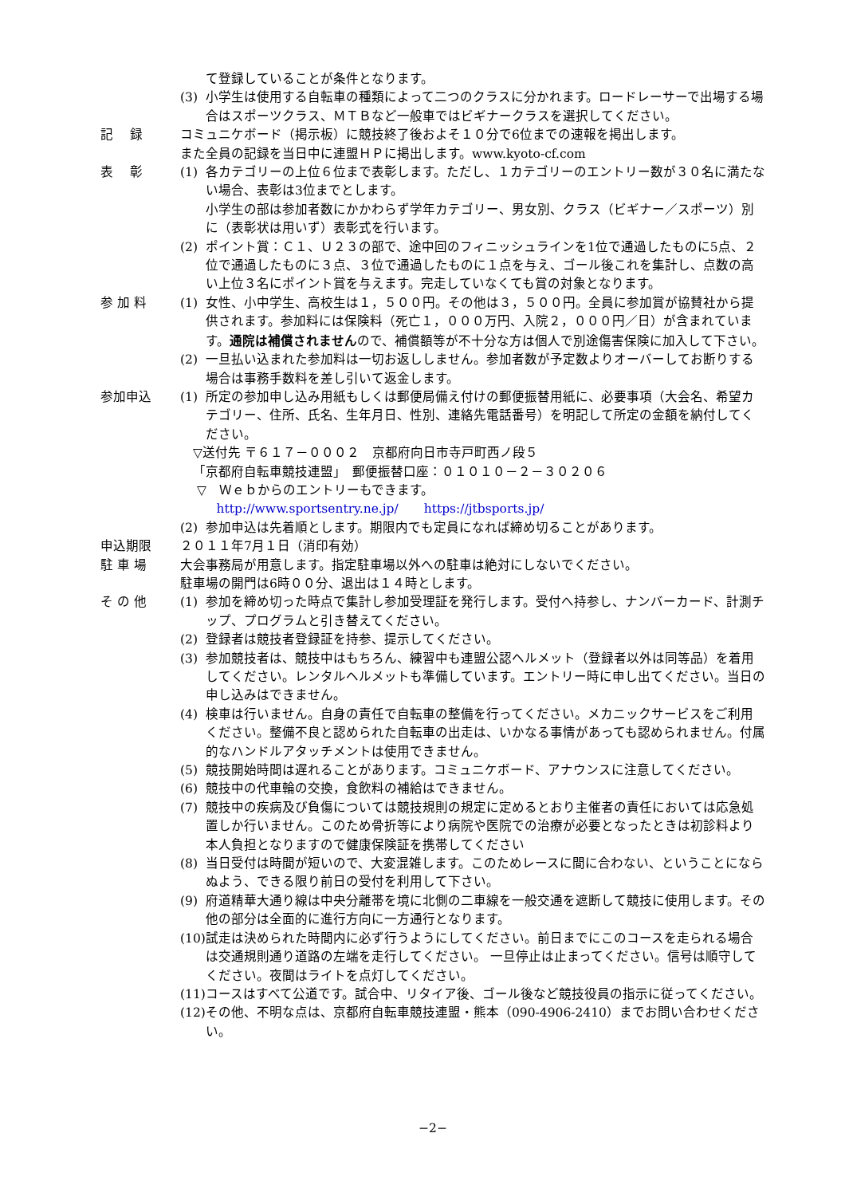て登録していることが条件となります。
(3) 小学生は使用する自転車の種類によって二つのクラスに分かれます。ロードレーサーで出場する場合はスポーツクラス、ＭＴＢなど一般車ではビギナークラスを選択してください。
記　 録 コミュニケボード（掲示板）に競技終了後およそ１０分で6位までの速報を掲出します。
また全員の記録を当日中に連盟ＨＰに掲出します。www.kyoto-cf.com
表　 彰 (1) 各カテゴリーの上位６位まで表彰します。ただし、１カテゴリーのエントリー数が３０名に満たない場合、表彰は3位までとします。
小学生の部は参加者数にかかわらず学年カテゴリー、男女別、クラス（ビギナー／スポーツ）別に（表彰状は用いず）表彰式を行います。
(2) ポイント賞：Ｃ１、Ｕ２３の部で、途中回のフィニッシュラインを1位で通過したものに5点、２位で通過したものに３点、３位で通過したものに１点を与え、ゴール後これを集計し、点数の高い上位３名にポイント賞を与えます。完走していなくても賞の対象となります。
参 加 料 (1) 女性、小中学生、高校生は１，５００円。その他は３，５００円。全員に参加賞が協賛社から提供されます。参加料には保険料（死亡１，０００万円、入院２，０００円／日）が含まれています。通院は補償されませんので、補償額等が不十分な方は個人で別途傷害保険に加入して下さい。
(2) 一旦払い込まれた参加料は一切お返ししません。参加者数が予定数よりオーバーしてお断りする場合は事務手数料を差し引いて返金します。
参加申込 (1) 所定の参加申し込み用紙もしくは郵便局備え付けの郵便振替用紙に、必要事項（大会名、希望カテゴリー、住所、氏名、生年月日、性別、連絡先電話番号）を明記して所定の金額を納付してください。
▽送付先 〒６１７－０００２　京都府向日市寺戸町西ノ段５
「京都府自転車競技連盟」　郵便振替口座：０１０１０－２－３０２０６
▽　Ｗｅｂからのエントリーもできます。
http://www.sportsentry.ne.jp/　　https://jtbsports.jp/
(2) 参加申込は先着順とします。期限内でも定員になれば締め切ることがあります。
申込期限 ２０１１年7月１日（消印有効）
駐 車 場 大会事務局が用意します。指定駐車場以外への駐車は絶対にしないでください。
駐車場の開門は6時００分、退出は１４時とします。
そ の 他 (1) 参加を締め切った時点で集計し参加受理証を発行します。受付へ持参し、ナンバーカード、計測チップ、プログラムと引き替えてください。
(2) 登録者は競技者登録証を持参、提示してください。
(3) 参加競技者は、競技中はもちろん、練習中も連盟公認ヘルメット（登録者以外は同等品）を着用してください。レンタルヘルメットも準備しています。エントリー時に申し出てください。当日の申し込みはできません。
(4) 検車は行いません。自身の責任で自転車の整備を行ってください。メカニックサービスをご利用ください。整備不良と認められた自転車の出走は、いかなる事情があっても認められません。付属的なハンドルアタッチメントは使用できません。
(5) 競技開始時間は遅れることがあります。コミュニケボード、アナウンスに注意してください。
(6) 競技中の代車輪の交換，食飲料の補給はできません。
(7) 競技中の疾病及び負傷については競技規則の規定に定めるとおり主催者の責任においては応急処置しか行いません。このため骨折等により病院や医院での治療が必要となったときは初診料より本人負担となりますので健康保険証を携帯してください
(8) 当日受付は時間が短いので、大変混雑します。このためレースに間に合わない、ということにならぬよう、できる限り前日の受付を利用して下さい。
(9) 府道精華大通り線は中央分離帯を境に北側の二車線を一般交通を遮断して競技に使用します。その他の部分は全面的に進行方向に一方通行となります。
(10) 試走は決められた時間内に必ず行うようにしてください。前日までにこのコースを走られる場合は交通規則通り道路の左端を走行してください。 一旦停止は止まってください。信号は順守してください。夜間はライトを点灯してください。
(11) コースはすべて公道です。試合中、リタイア後、ゴール後など競技役員の指示に従ってください。
(12) その他、不明な点は、京都府自転車競技連盟・熊本（090-4906-2410）までお問い合わせください。
−2−